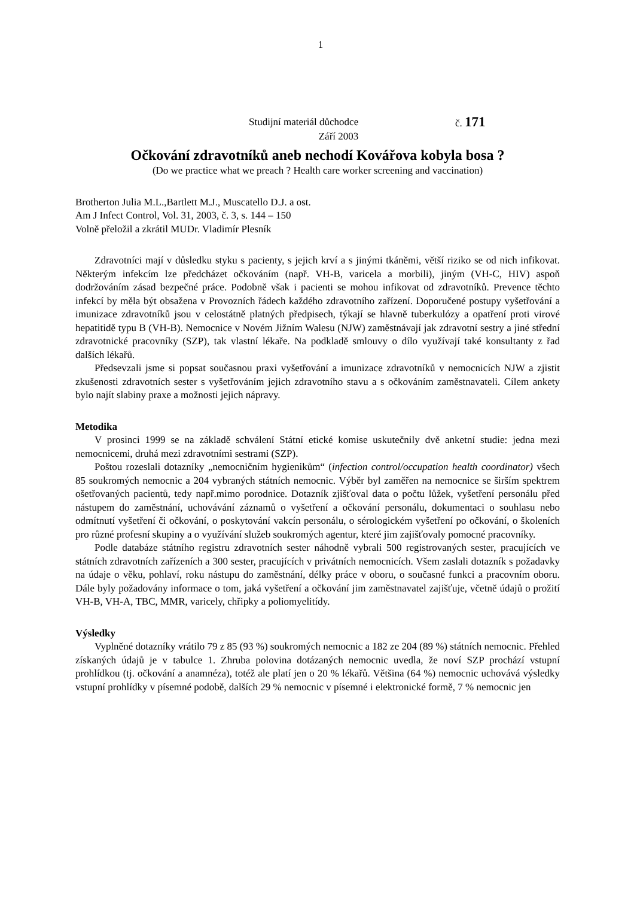1
Studijní materiál důchodce č. 171
Září 2003
Očkování zdravotníků aneb nechodí Kovářova kobyla bosa ?
(Do we practice what we preach ? Health care worker screening and vaccination)
Brotherton Julia M.L.,Bartlett M.J., Muscatello D.J. a ost.
Am J Infect Control, Vol. 31, 2003, č. 3, s. 144 – 150
Volně přeložil a zkrátil MUDr. Vladimír Plesník
Zdravotníci mají v důsledku styku s pacienty, s jejich krví a s jinými tkáněmi, větší riziko se od nich infikovat. Některým infekcím lze předcházet očkováním (např. VH-B, varicela a morbili), jiným (VH-C, HIV) aspoň dodržováním zásad bezpečné práce. Podobně však i pacienti se mohou infikovat od zdravotníků. Prevence těchto infekcí by měla být obsažena v Provozních řádech každého zdravotního zařízení. Doporučené postupy vyšetřování a imunizace zdravotníků jsou v celostátně platných předpisech, týkají se hlavně tuberkulózy a opatření proti virové hepatitidě typu B (VH-B). Nemocnice v Novém Jižním Walesu (NJW) zaměstnávají jak zdravotní sestry a jiné střední zdravotnické pracovníky (SZP), tak vlastní lékaře. Na podkladě smlouvy o dílo využívají také konsultanty z řad dalších lékařů.
Předsevzali jsme si popsat současnou praxi vyšetřování a imunizace zdravotníků v nemocnicích NJW a zjistit zkušenosti zdravotních sester s vyšetřováním jejich zdravotního stavu a s očkováním zaměstnavateli. Cílem ankety bylo najít slabiny praxe a možnosti jejich nápravy.
Metodika
V prosinci 1999 se na základě schválení Státní etické komise uskutečnily dvě anketní studie: jedna mezi nemocnicemi, druhá mezi zdravotními sestrami (SZP).
Poštou rozeslali dotazníky „nemocničním hygienikům“ (infection control/occupation health coordinator) všech 85 soukromých nemocnic a 204 vybraných státních nemocnic. Výběr byl zaměřen na nemocnice se širším spektrem ošetřovaných pacientů, tedy např.mimo porodnice. Dotazník zjišťoval data o počtu lůžek, vyšetření personálu před nástupem do zaměstnání, uchovávání záznamů o vyšetření a očkování personálu, dokumentaci o souhlasu nebo odmítnutí vyšetření či očkování, o poskytování vakcín personálu, o sérologickém vyšetření po očkování, o školeních pro různé profesní skupiny a o využívání služeb soukromých agentur, které jim zajišťovaly pomocné pracovníky.
Podle databáze státního registru zdravotních sester náhodně vybrali 500 registrovaných sester, pracujících ve státních zdravotních zařízeních a 300 sester, pracujících v privátních nemocnicích. Všem zaslali dotazník s požadavky na údaje o věku, pohlaví, roku nástupu do zaměstnání, délky práce v oboru, o současné funkci a pracovním oboru. Dále byly požadovány informace o tom, jaká vyšetření a očkování jim zaměstnavatel zajišťuje, včetně údajů o prožití VH-B, VH-A, TBC, MMR, varicely, chřipky a poliomyelitídy.
Výsledky
Vyplněné dotazníky vrátilo 79 z 85 (93 %) soukromých nemocnic a 182 ze 204 (89 %) státních nemocnic. Přehled získaných údajů je v tabulce 1. Zhruba polovina dotázaných nemocnic uvedla, že noví SZP prochází vstupní prohlídkou (tj. očkování a anamnéza), totéž ale platí jen o 20 % lékařů. Většina (64 %) nemocnic uchovává výsledky vstupní prohlídky v písemné podobě, dalších 29 % nemocnic v písemné i elektronické formě, 7 % nemocnic jen